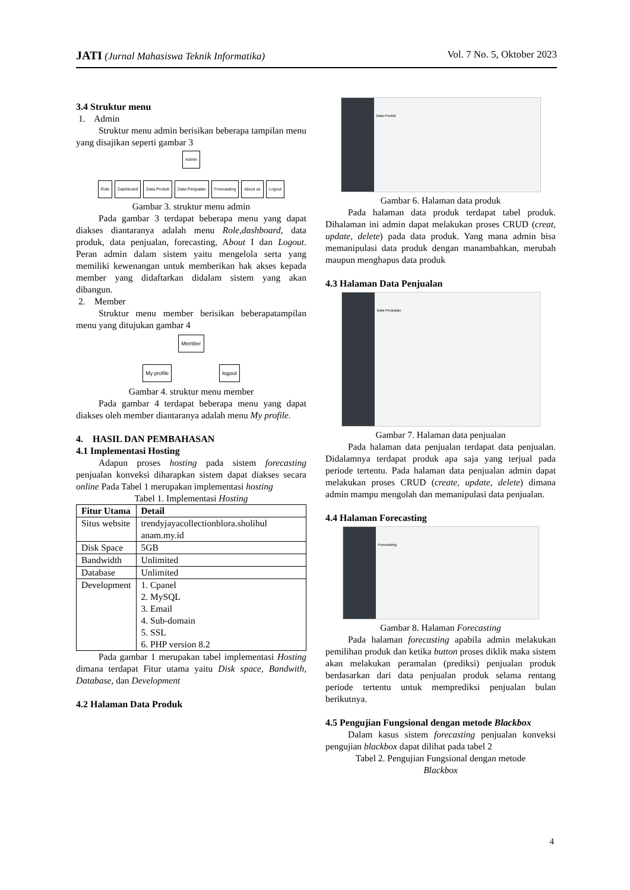JATI (Jurnal Mahasiswa Teknik Informatika)
Vol. 7 No. 5, Oktober 2023
3.4 Struktur menu
1. Admin
Struktur menu admin berisikan beberapa tampilan menu yang disajikan seperti gambar 3
Admin
Role Dashboard Data Produk Data Penjualan Forecasting About us Logout
Gambar 3. struktur menu admin
Pada gambar 3 terdapat beberapa menu yang dapat diakses diantaranya adalah menu Role,dashboard, data produk, data penjualan, forecasting, About I dan Logout. Peran admin dalam sistem yaitu mengelola serta yang memiliki kewenangan untuk memberikan hak akses kepada member yang didaftarkan didalam sistem yang akan dibangun.
2. Member
Struktur menu member berisikan beberapatampilan menu yang ditujukan gambar 4
Member
My profile logout
Gambar 4. struktur menu member
Pada gambar 4 terdapat beberapa menu yang dapat diakses oleh member diantaranya adalah menu My profile.
4. HASIL DAN PEMBAHASAN
4.1 Implementasi Hosting
Adapun proses hosting pada sistem forecasting penjualan konveksi diharapkan sistem dapat diakses secara online Pada Tabel 1 merupakan implementasi hosting
Tabel 1. Implementasi Hosting
| Fitur Utama | Detail |
| --- | --- |
| Situs website | trendyjayacollectionblora.sholihul anam.my.id |
| Disk Space | 5GB |
| Bandwidth | Unlimited |
| Database | Unlimited |
| Development | 1. Cpanel 2. MySQL 3. Email 4. Sub-domain 5. SSL 6. PHP version 8.2 |
Pada gambar 1 merupakan tabel implementasi Hosting dimana terdapat Fitur utama yaitu Disk space, Bandwith, Database, dan Development
4.2 Halaman Data Produk
Data Produk
Gambar 6. Halaman data produk
Pada halaman data produk terdapat tabel produk. Dihalaman ini admin dapat melakukan proses CRUD (creat, update, delete) pada data produk. Yang mana admin bisa memanipulasi data produk dengan manambahkan, merubah maupun menghapus data produk
4.3 Halaman Data Penjualan
Data Penjualan
Gambar 7. Halaman data penjualan
Pada halaman data penjualan terdapat data penjualan. Didalamnya terdapat produk apa saja yang terjual pada periode tertentu. Pada halaman data penjualan admin dapat melakukan proses CRUD (create, update, delete) dimana admin mampu mengolah dan memanipulasi data penjualan.
4.4 Halaman Forecasting
Forecasting
Gambar 8. Halaman Forecasting
Pada halaman forecasting apabila admin melakukan pemilihan produk dan ketika button proses diklik maka sistem akan melakukan peramalan (prediksi) penjualan produk berdasarkan dari data penjualan produk selama rentang periode tertentu untuk memprediksi penjualan bulan berikutnya.
4.5 Pengujian Fungsional dengan metode Blackbox
Dalam kasus sistem forecasting penjualan konveksi pengujian blackbox dapat dilihat pada tabel 2
Tabel 2. Pengujian Fungsional dengan metode
Blackbox
4